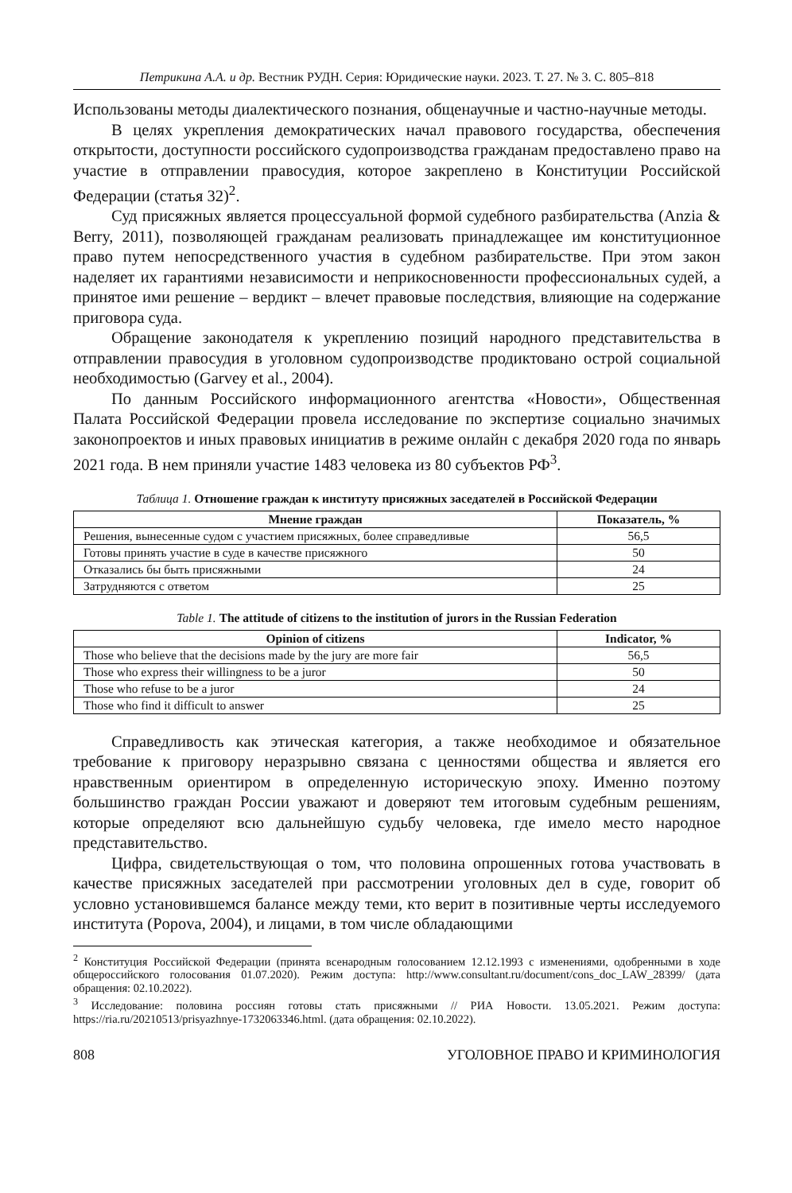Петрикина А.А. и др. Вестник РУДН. Серия: Юридические науки. 2023. Т. 27. № 3. С. 805–818
Использованы методы диалектического познания, общенаучные и частно-научные методы.
В целях укрепления демократических начал правового государства, обеспечения открытости, доступности российского судопроизводства гражданам предоставлено право на участие в отправлении правосудия, которое закреплено в Конституции Российской Федерации (статья 32)<sup>2</sup>.
Суд присяжных является процессуальной формой судебного разбирательства (Anzia & Berry, 2011), позволяющей гражданам реализовать принадлежащее им конституционное право путем непосредственного участия в судебном разбирательстве. При этом закон наделяет их гарантиями независимости и неприкосновенности профессиональных судей, а принятое ими решение – вердикт – влечет правовые последствия, влияющие на содержание приговора суда.
Обращение законодателя к укреплению позиций народного представительства в отправлении правосудия в уголовном судопроизводстве продиктовано острой социальной необходимостью (Garvey et al., 2004).
По данным Российского информационного агентства «Новости», Общественная Палата Российской Федерации провела исследование по экспертизе социально значимых законопроектов и иных правовых инициатив в режиме онлайн с декабря 2020 года по январь 2021 года. В нем приняли участие 1483 человека из 80 субъектов РФ<sup>3</sup>.
Таблица 1. Отношение граждан к институту присяжных заседателей в Российской Федерации
| Мнение граждан | Показатель, % |
| --- | --- |
| Решения, вынесенные судом с участием присяжных, более справедливые | 56,5 |
| Готовы принять участие в суде в качестве присяжного | 50 |
| Отказались бы быть присяжными | 24 |
| Затрудняются с ответом | 25 |
Table 1. The attitude of citizens to the institution of jurors in the Russian Federation
| Opinion of citizens | Indicator, % |
| --- | --- |
| Those who believe that the decisions made by the jury are more fair | 56,5 |
| Those who express their willingness to be a juror | 50 |
| Those who refuse to be a juror | 24 |
| Those who find it difficult to answer | 25 |
Справедливость как этическая категория, а также необходимое и обязательное требование к приговору неразрывно связана с ценностями общества и является его нравственным ориентиром в определенную историческую эпоху. Именно поэтому большинство граждан России уважают и доверяют тем итоговым судебным решениям, которые определяют всю дальнейшую судьбу человека, где имело место народное представительство.
Цифра, свидетельствующая о том, что половина опрошенных готова участвовать в качестве присяжных заседателей при рассмотрении уголовных дел в суде, говорит об условно установившемся балансе между теми, кто верит в позитивные черты исследуемого института (Popova, 2004), и лицами, в том числе обладающими
<sup>2</sup> Конституция Российской Федерации (принята всенародным голосованием 12.12.1993 с изменениями, одобренными в ходе общероссийского голосования 01.07.2020). Режим доступа: http://www.consultant.ru/document/cons_doc_LAW_28399/ (дата обращения: 02.10.2022).
<sup>3</sup> Исследование: половина россиян готовы стать присяжными // РИА Новости. 13.05.2021. Режим доступа: https://ria.ru/20210513/prisyazhnye-1732063346.html. (дата обращения: 02.10.2022).
808 УГОЛОВНОЕ ПРАВО И КРИМИНОЛОГИЯ